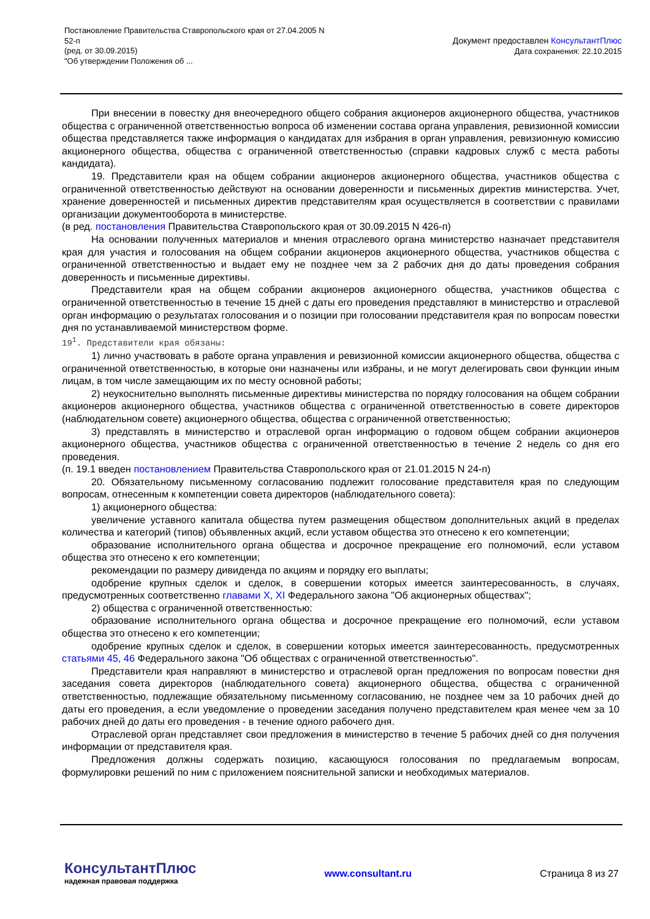Постановление Правительства Ставропольского края от 27.04.2005 N
52-п
(ред. от 30.09.2015)
"Об утверждении Положения об ...
Документ предоставлен КонсультантПлюс
Дата сохранения: 22.10.2015
При внесении в повестку дня внеочередного общего собрания акционеров акционерного общества, участников общества с ограниченной ответственностью вопроса об изменении состава органа управления, ревизионной комиссии общества представляется также информация о кандидатах для избрания в орган управления, ревизионную комиссию акционерного общества, общества с ограниченной ответственностью (справки кадровых служб с места работы кандидата).
19. Представители края на общем собрании акционеров акционерного общества, участников общества с ограниченной ответственностью действуют на основании доверенности и письменных директив министерства. Учет, хранение доверенностей и письменных директив представителям края осуществляется в соответствии с правилами организации документооборота в министерстве.
(в ред. постановления Правительства Ставропольского края от 30.09.2015 N 426-п)
На основании полученных материалов и мнения отраслевого органа министерство назначает представителя края для участия и голосования на общем собрании акционеров акционерного общества, участников общества с ограниченной ответственностью и выдает ему не позднее чем за 2 рабочих дня до даты проведения собрания доверенность и письменные директивы.
Представители края на общем собрании акционеров акционерного общества, участников общества с ограниченной ответственностью в течение 15 дней с даты его проведения представляют в министерство и отраслевой орган информацию о результатах голосования и о позиции при голосовании представителя края по вопросам повестки дня по устанавливаемой министерством форме.
19<sup>1</sup>. Представители края обязаны:
1) лично участвовать в работе органа управления и ревизионной комиссии акционерного общества, общества с ограниченной ответственностью, в которые они назначены или избраны, и не могут делегировать свои функции иным лицам, в том числе замещающим их по месту основной работы;
2) неукоснительно выполнять письменные директивы министерства по порядку голосования на общем собрании акционеров акционерного общества, участников общества с ограниченной ответственностью в совете директоров (наблюдательном совете) акционерного общества, общества с ограниченной ответственностью;
3) представлять в министерство и отраслевой орган информацию о годовом общем собрании акционеров акционерного общества, участников общества с ограниченной ответственностью в течение 2 недель со дня его проведения.
(п. 19.1 введен постановлением Правительства Ставропольского края от 21.01.2015 N 24-п)
20. Обязательному письменному согласованию подлежит голосование представителя края по следующим вопросам, отнесенным к компетенции совета директоров (наблюдательного совета):
1) акционерного общества:
увеличение уставного капитала общества путем размещения обществом дополнительных акций в пределах количества и категорий (типов) объявленных акций, если уставом общества это отнесено к его компетенции;
образование исполнительного органа общества и досрочное прекращение его полномочий, если уставом общества это отнесено к его компетенции;
рекомендации по размеру дивиденда по акциям и порядку его выплаты;
одобрение крупных сделок и сделок, в совершении которых имеется заинтересованность, в случаях, предусмотренных соответственно главами X, XI Федерального закона "Об акционерных обществах";
2) общества с ограниченной ответственностью:
образование исполнительного органа общества и досрочное прекращение его полномочий, если уставом общества это отнесено к его компетенции;
одобрение крупных сделок и сделок, в совершении которых имеется заинтересованность, предусмотренных статьями 45, 46 Федерального закона "Об обществах с ограниченной ответственностью".
Представители края направляют в министерство и отраслевой орган предложения по вопросам повестки дня заседания совета директоров (наблюдательного совета) акционерного общества, общества с ограниченной ответственностью, подлежащие обязательному письменному согласованию, не позднее чем за 10 рабочих дней до даты его проведения, а если уведомление о проведении заседания получено представителем края менее чем за 10 рабочих дней до даты его проведения - в течение одного рабочего дня.
Отраслевой орган представляет свои предложения в министерство в течение 5 рабочих дней со дня получения информации от представителя края.
Предложения должны содержать позицию, касающуюся голосования по предлагаемым вопросам, формулировки решений по ним с приложением пояснительной записки и необходимых материалов.
КонсультантПлюс
надежная правовая поддержка
www.consultant.ru Страница 8 из 27